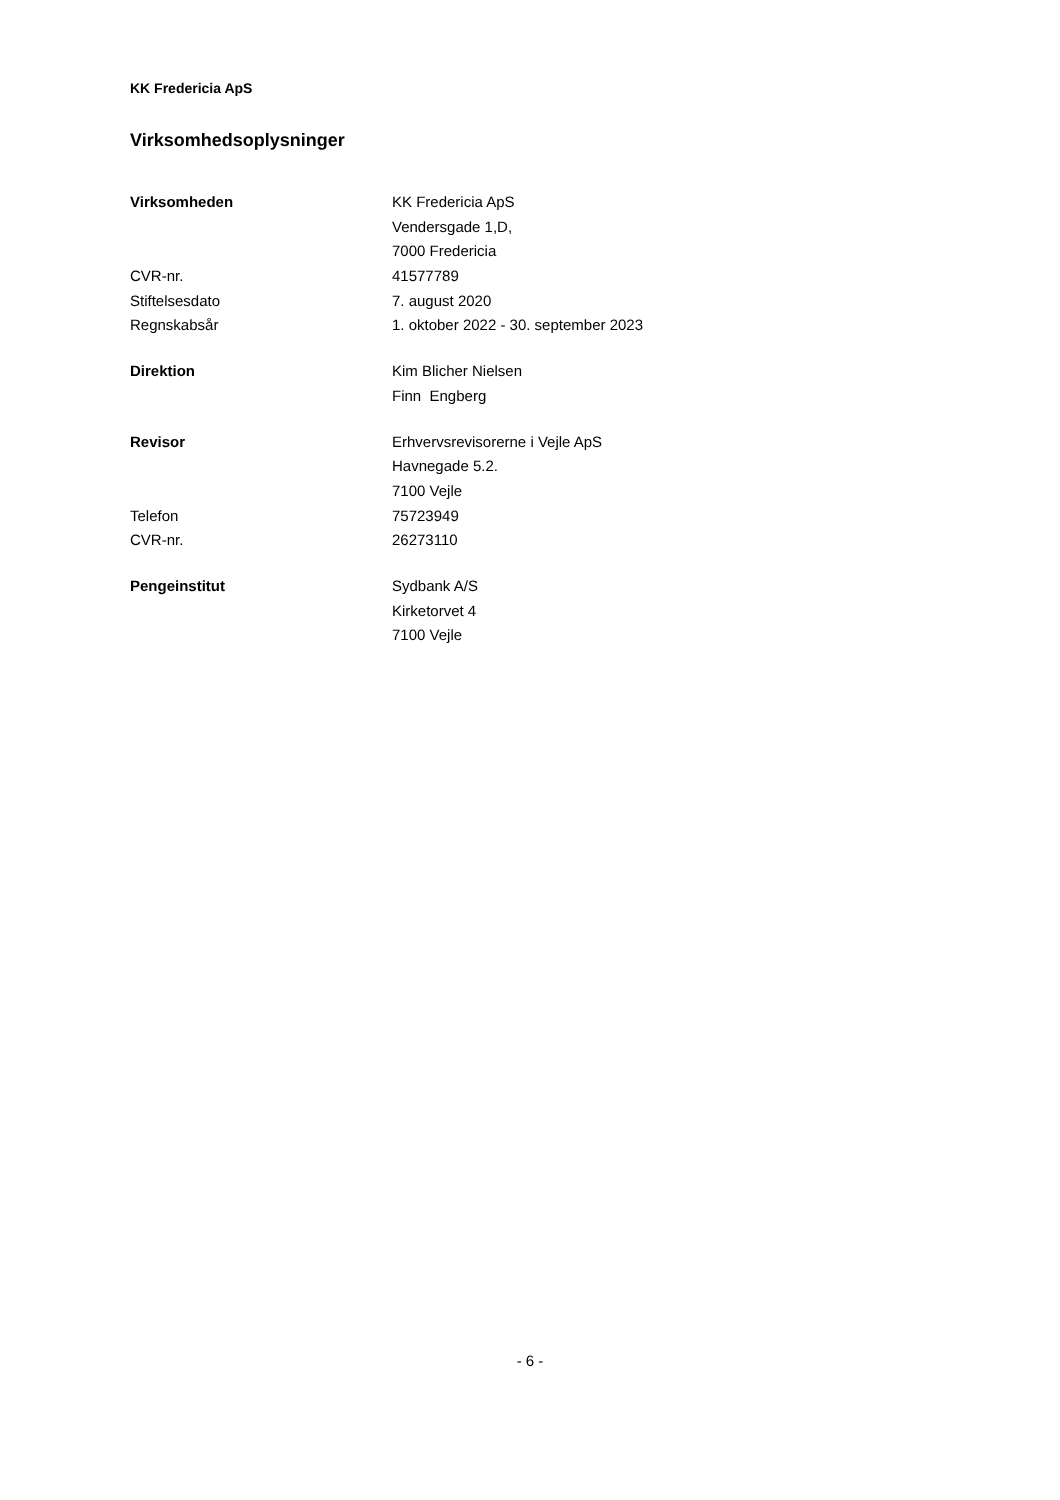KK Fredericia ApS
Virksomhedsoplysninger
| Virksomheden | KK Fredericia ApS |
| | Vendersgade 1,D, |
| | 7000 Fredericia |
| CVR-nr. | 41577789 |
| Stiftelsesdato | 7. august 2020 |
| Regnskabsår | 1. oktober 2022 - 30. september 2023 |
| Direktion | Kim Blicher Nielsen |
| | Finn Engberg |
| Revisor | Erhvervsrevisorerne i Vejle ApS |
| | Havnegade 5.2. |
| | 7100 Vejle |
| Telefon | 75723949 |
| CVR-nr. | 26273110 |
| Pengeinstitut | Sydbank A/S |
| | Kirketorvet 4 |
| | 7100 Vejle |
- 6 -